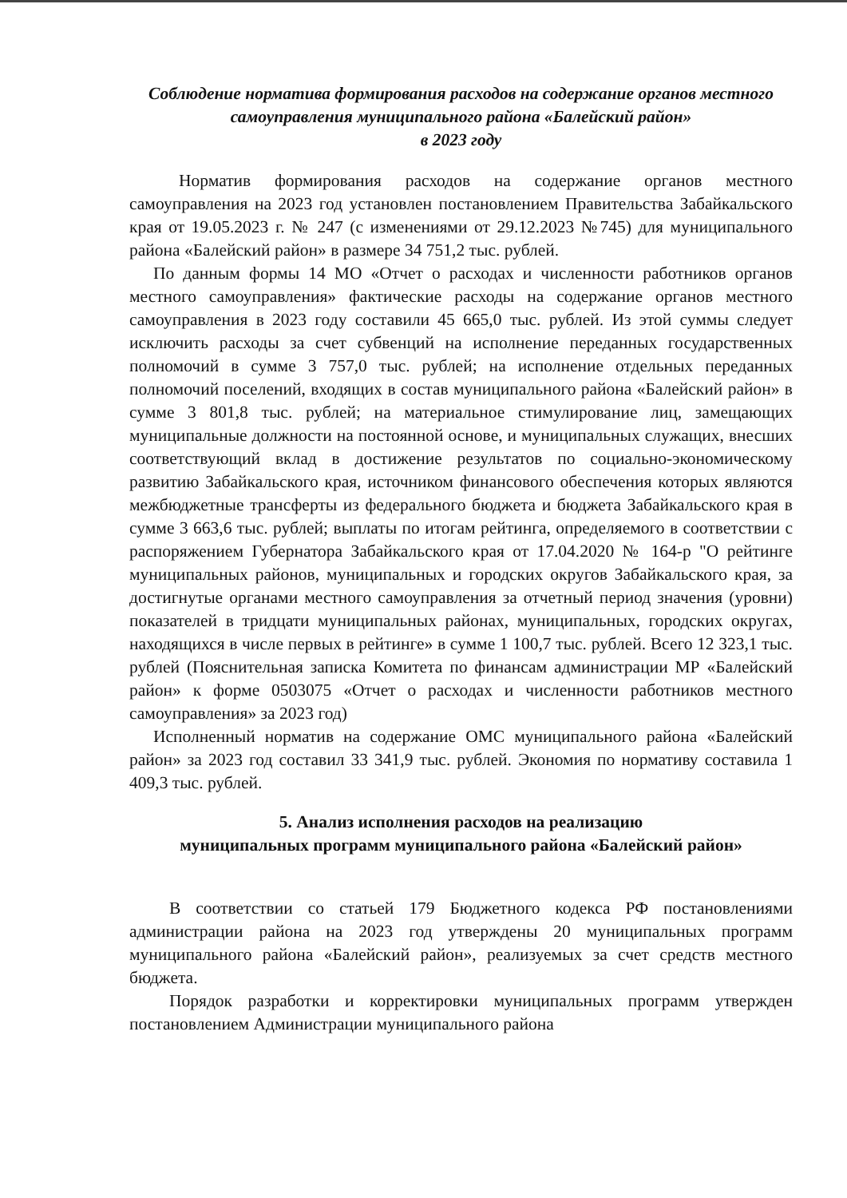Соблюдение норматива формирования расходов на содержание органов местного самоуправления муниципального района «Балейский район»
в 2023 году
Норматив формирования расходов на содержание органов местного самоуправления на 2023 год установлен постановлением Правительства Забайкальского края от 19.05.2023 г. № 247 (с изменениями от 29.12.2023 №745) для муниципального района «Балейский район» в размере 34 751,2 тыс. рублей.
По данным формы 14 МО «Отчет о расходах и численности работников органов местного самоуправления» фактические расходы на содержание органов местного самоуправления в 2023 году составили 45 665,0 тыс. рублей. Из этой суммы следует исключить расходы за счет субвенций на исполнение переданных государственных полномочий в сумме 3 757,0 тыс. рублей; на исполнение отдельных переданных полномочий поселений, входящих в состав муниципального района «Балейский район» в сумме 3 801,8 тыс. рублей; на материальное стимулирование лиц, замещающих муниципальные должности на постоянной основе, и муниципальных служащих, внесших соответствующий вклад в достижение результатов по социально-экономическому развитию Забайкальского края, источником финансового обеспечения которых являются межбюджетные трансферты из федерального бюджета и бюджета Забайкальского края в сумме 3 663,6 тыс. рублей; выплаты по итогам рейтинга, определяемого в соответствии с распоряжением Губернатора Забайкальского края от 17.04.2020 № 164-р "О рейтинге муниципальных районов, муниципальных и городских округов Забайкальского края, за достигнутые органами местного самоуправления за отчетный период значения (уровни) показателей в тридцати муниципальных районах, муниципальных, городских округах, находящихся в числе первых в рейтинге» в сумме 1 100,7 тыс. рублей. Всего 12 323,1 тыс. рублей (Пояснительная записка Комитета по финансам администрации МР «Балейский район» к форме 0503075 «Отчет о расходах и численности работников местного самоуправления» за 2023 год)
Исполненный норматив на содержание ОМС муниципального района «Балейский район» за 2023 год составил 33 341,9 тыс. рублей. Экономия по нормативу составила 1 409,3 тыс. рублей.
5. Анализ исполнения расходов на реализацию
муниципальных программ муниципального района «Балейский район»
В соответствии со статьей 179 Бюджетного кодекса РФ постановлениями администрации района на 2023 год утверждены 20 муниципальных программ муниципального района «Балейский район», реализуемых за счет средств местного бюджета.
Порядок разработки и корректировки муниципальных программ утвержден постановлением Администрации муниципального района